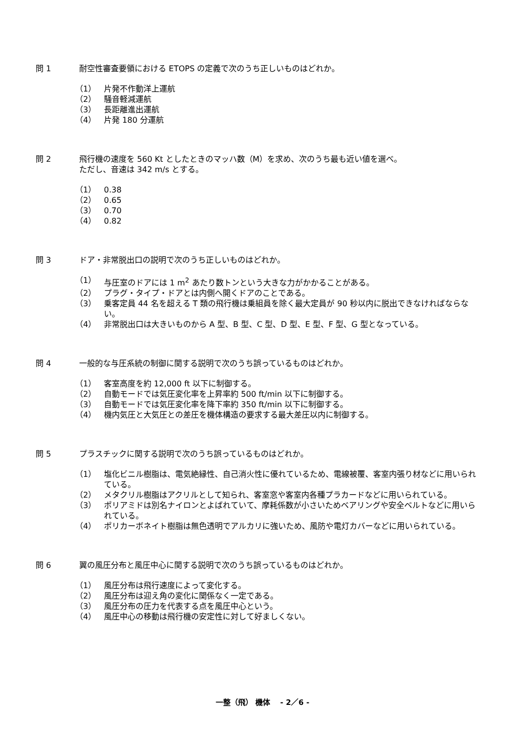問 1 耐空性審査要領における ETOPS の定義で次のうち正しいものはどれか。
（1） 片発不作動洋上運航
（2） 騒音軽減運航
（3） 長距離進出運航
（4） 片発 180 分運航
問 2 飛行機の速度を 560 Kt としたときのマッハ数（M）を求め、次のうち最も近い値を選べ。
ただし、音速は 342 m/s とする。
（1） 0.38
（2） 0.65
（3） 0.70
（4） 0.82
問 3 ドア・非常脱出口の説明で次のうち正しいものはどれか。
（1） 与圧室のドアには 1 m<sup>2</sup> あたり数トンという大きな力がかかることがある。
（2） プラグ・タイプ・ドアとは内側へ開くドアのことである。
（3） 乗客定員 44 名を超える T 類の飛行機は乗組員を除く最大定員が 90 秒以内に脱出できなければならない。
（4） 非常脱出口は大きいものから A 型、B 型、C 型、D 型、E 型、F 型、G 型となっている。
問 4 一般的な与圧系統の制御に関する説明で次のうち誤っているものはどれか。
（1） 客室高度を約 12,000 ft 以下に制御する。
（2） 自動モードでは気圧変化率を上昇率約 500 ft/min 以下に制御する。
（3） 自動モードでは気圧変化率を降下率約 350 ft/min 以下に制御する。
（4） 機内気圧と大気圧との差圧を機体構造の要求する最大差圧以内に制御する。
問 5 プラスチックに関する説明で次のうち誤っているものはどれか。
（1） 塩化ビニル樹脂は、電気絶縁性、自己消火性に優れているため、電線被覆、客室内張り材などに用いられている。
（2） メタクリル樹脂はアクリルとして知られ、客室窓や客室内各種プラカードなどに用いられている。
（3） ポリアミドは別名ナイロンとよばれていて、摩耗係数が小さいためベアリングや安全ベルトなどに用いられている。
（4） ポリカーボネイト樹脂は無色透明でアルカリに強いため、風防や電灯カバーなどに用いられている。
問 6 翼の風圧分布と風圧中心に関する説明で次のうち誤っているものはどれか。
（1） 風圧分布は飛行速度によって変化する。
（2） 風圧分布は迎え角の変化に関係なく一定である。
（3） 風圧分布の圧力を代表する点を風圧中心という。
（4） 風圧中心の移動は飛行機の安定性に対して好ましくない。
一整（飛） 機体　 - 2／6 -